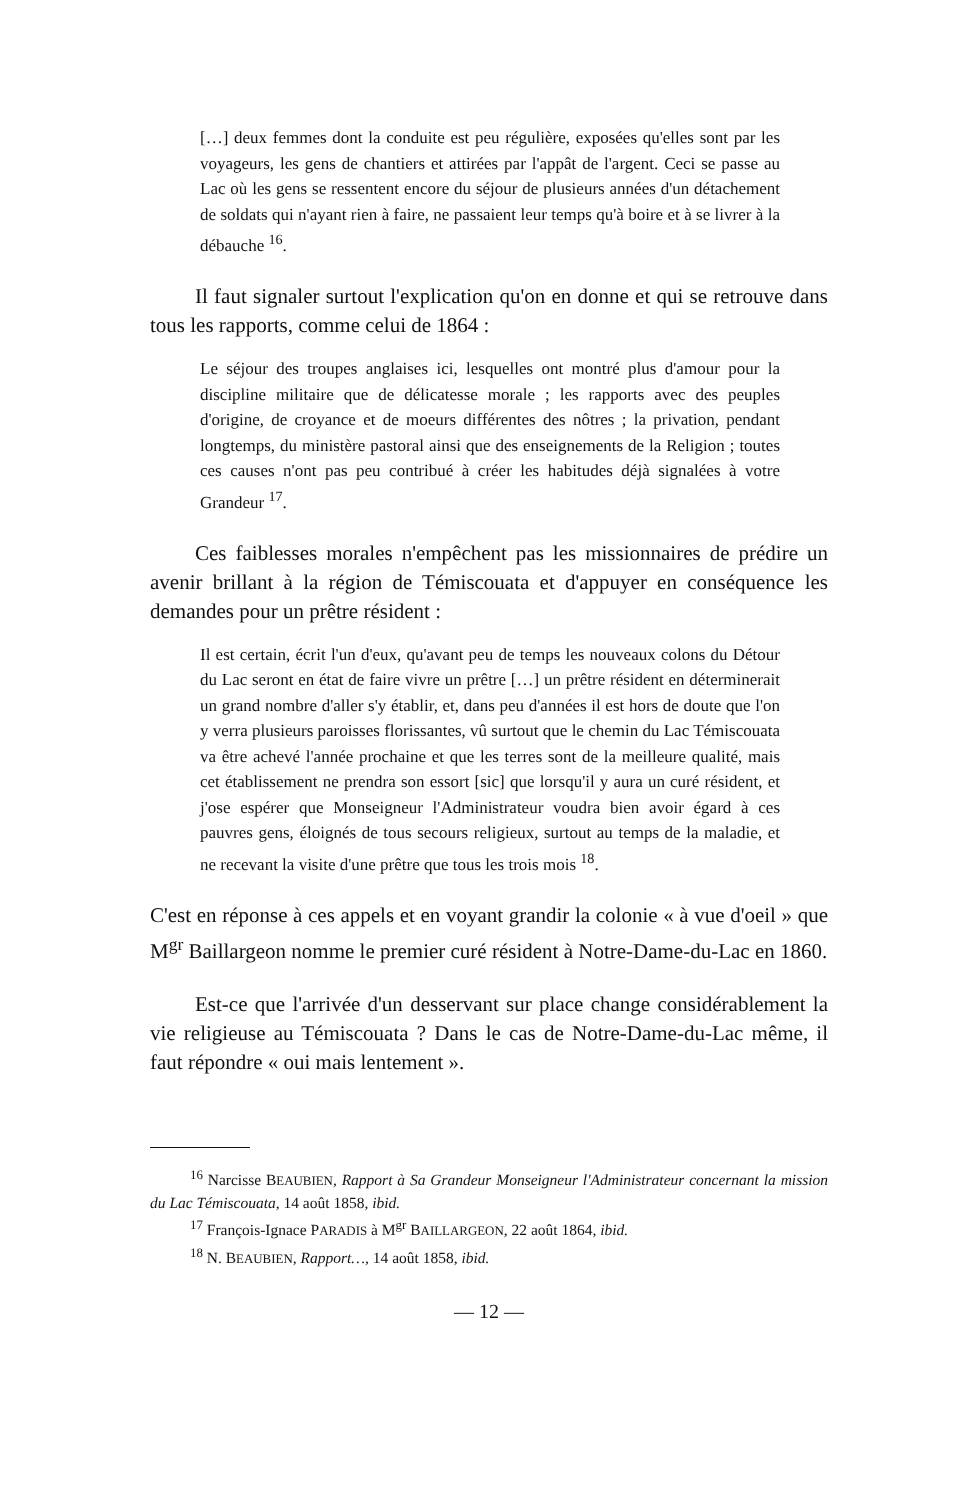[…] deux femmes dont la conduite est peu régulière, exposées qu'elles sont par les voyageurs, les gens de chantiers et attirées par l'appât de l'argent. Ceci se passe au Lac où les gens se ressentent encore du séjour de plusieurs années d'un détachement de soldats qui n'ayant rien à faire, ne passaient leur temps qu'à boire et à se livrer à la débauche <sup>16</sup>.
Il faut signaler surtout l'explication qu'on en donne et qui se retrouve dans tous les rapports, comme celui de 1864 :
Le séjour des troupes anglaises ici, lesquelles ont montré plus d'amour pour la discipline militaire que de délicatesse morale ; les rapports avec des peuples d'origine, de croyance et de moeurs différentes des nôtres ; la privation, pendant longtemps, du ministère pastoral ainsi que des enseignements de la Religion ; toutes ces causes n'ont pas peu contribué à créer les habitudes déjà signalées à votre Grandeur <sup>17</sup>.
Ces faiblesses morales n'empêchent pas les missionnaires de prédire un avenir brillant à la région de Témiscouata et d'appuyer en conséquence les demandes pour un prêtre résident :
Il est certain, écrit l'un d'eux, qu'avant peu de temps les nouveaux colons du Détour du Lac seront en état de faire vivre un prêtre […] un prêtre résident en déterminerait un grand nombre d'aller s'y établir, et, dans peu d'années il est hors de doute que l'on y verra plusieurs paroisses florissantes, vû surtout que le chemin du Lac Témiscouata va être achevé l'année prochaine et que les terres sont de la meilleure qualité, mais cet établissement ne prendra son essort [sic] que lorsqu'il y aura un curé résident, et j'ose espérer que Monseigneur l'Administrateur voudra bien avoir égard à ces pauvres gens, éloignés de tous secours religieux, surtout au temps de la maladie, et ne recevant la visite d'une prêtre que tous les trois mois <sup>18</sup>.
C'est en réponse à ces appels et en voyant grandir la colonie « à vue d'oeil » que M<sup>gr</sup> Baillargeon nomme le premier curé résident à Notre-Dame-du-Lac en 1860.
Est-ce que l'arrivée d'un desservant sur place change considérablement la vie religieuse au Témiscouata ? Dans le cas de Notre-Dame-du-Lac même, il faut répondre « oui mais lentement ».
<sup>16</sup> Narcisse BEAUBIEN, Rapport à Sa Grandeur Monseigneur l'Administrateur concernant la mission du Lac Témiscouata, 14 août 1858, ibid.
<sup>17</sup> François-Ignace PARADIS à M<sup>gr</sup> BAILLARGEON, 22 août 1864, ibid.
<sup>18</sup> N. BEAUBIEN, Rapport…, 14 août 1858, ibid.
— 12 —